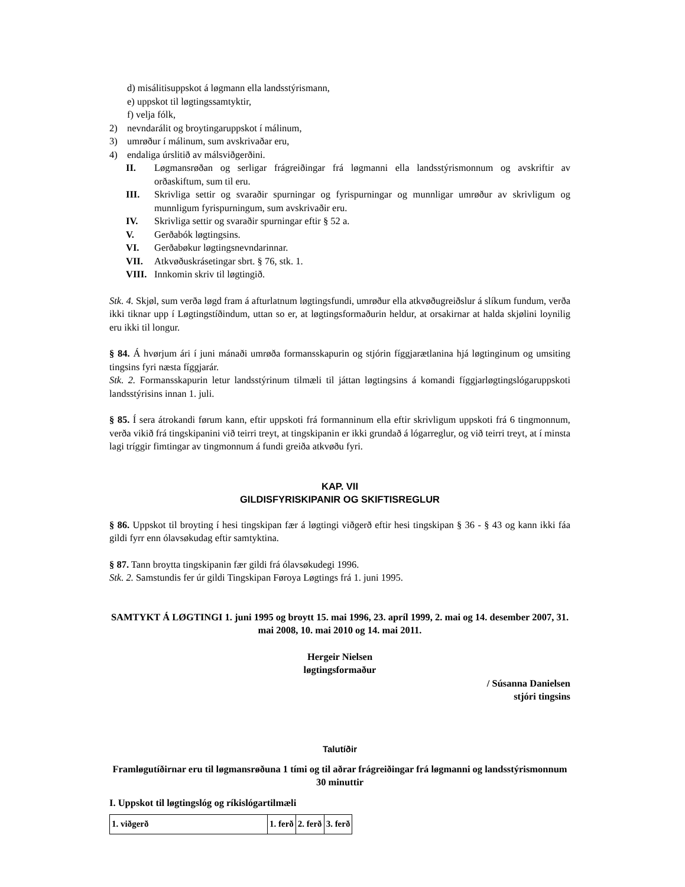d) misálitisuppskot á løgmann ella landsstýrismann,
e) uppskot til løgtingssamtyktir,
f) velja fólk,
2) nevndarálit og broytingaruppskot í málinum,
3) umrøður í málinum, sum avskrivaðar eru,
4) endaliga úrslitið av málsviðgerðini.
II. Løgmansrøðan og serligar frágreiðingar frá løgmanni ella landsstýrismonnum og avskriftir av orðaskiftum, sum til eru.
III. Skrivliga settir og svaraðir spurningar og fyrispurningar og munnligar umrøður av skrivligum og munnligum fyrispurningum, sum avskrivaðir eru.
IV. Skrivliga settir og svaraðir spurningar eftir § 52 a.
V. Gerðabók løgtingsins.
VI. Gerðabøkur løgtingsnevndarinnar.
VII. Atkvøðuskrásetingar sbrt. § 76, stk. 1.
VIII.
Innkomin skriv til løgtingið.
Stk. 4. Skjøl, sum verða løgd fram á afturlatnum løgtingsfundi, umrøður ella atkvøðugreiðslur á slíkum fundum, verða ikki tiknar upp í Løgtingstíðindum, uttan so er, at løgtingsformaðurin heldur, at orsakirnar at halda skjølini loynilig eru ikki til longur.
§ 84. Á hvørjum ári í juni mánaði umrøða formansskapurin og stjórin fíggjarætlanina hjá løgtinginum og umsiting tingsins fyri næsta fíggjarár.
Stk. 2. Formansskapurin letur landsstýrinum tilmæli til játtan løgtingsins á komandi fíggjarløgtingslógaruppskoti landsstýrisins innan 1. juli.
§ 85. Í sera átrokandi førum kann, eftir uppskoti frá formanninum ella eftir skrivligum uppskoti frá 6 tingmonnum, verða vikið frá tingskipanini við teirri treyt, at tingskipanin er ikki grundað á lógarreglur, og við teirri treyt, at í minsta lagi tríggir fimtingar av tingmonnum á fundi greiða atkvøðu fyri.
KAP. VII
GILDISFYRISKIPANIR OG SKIFTISREGLUR
§ 86. Uppskot til broyting í hesi tingskipan fær á løgtingi viðgerð eftir hesi tingskipan § 36 - § 43 og kann ikki fáa gildi fyrr enn ólavsøkudag eftir samtyktina.
§ 87. Tann broytta tingskipanin fær gildi frá ólavsøkudegi 1996.
Stk. 2. Samstundis fer úr gildi Tingskipan Føroya Løgtings frá 1. juni 1995.
SAMTYKT Á LØGTINGI 1. juni 1995 og broytt 15. mai 1996, 23. apríl 1999, 2. mai og 14. desember 2007, 31. mai 2008, 10. mai 2010 og 14. mai 2011.
Hergeir Nielsen
løgtingsformaður
/ Súsanna Danielsen
stjóri tingsins
Talutíðir
Framløgutíðirnar eru til løgmansrøðuna 1 tími og til aðrar frágreiðingar frá løgmanni og landsstýrismonnum 30 minuttir
I. Uppskot til løgtingslóg og ríkislógartilmæli
| 1. viðgerð | 1. ferð | 2. ferð | 3. ferð |